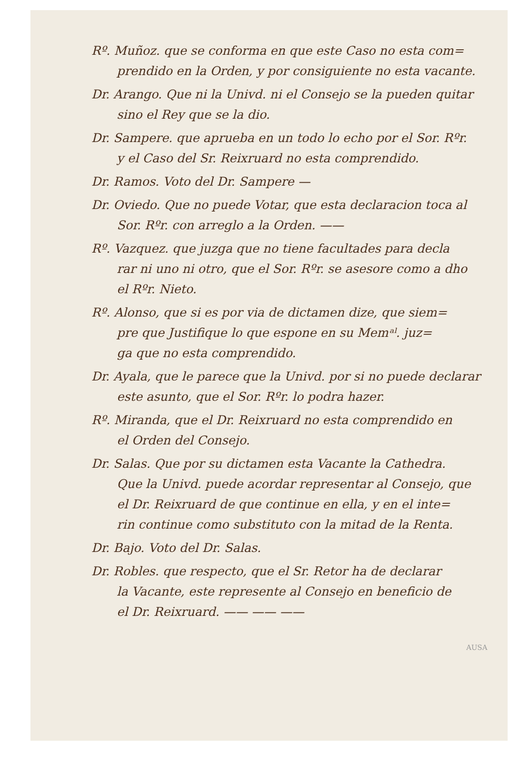Rº. Muñoz. que se conforma en que este Caso no esta com=
prendido en la Orden, y por consiguiente no esta vacante.
Dr. Arango. Que ni la Univd. ni el Consejo se la pueden quitar
sino el Rey que se la dio.
Dr. Sampere. que aprueba en un todo lo echo por el Sor. Rºr.
y el Caso del Sr. Reixruard no esta comprendido.
Dr. Ramos. Voto del Dr. Sampere —
Dr. Oviedo. Que no puede Votar, que esta declaracion toca al
Sor. Rºr. con arreglo a la Orden. ——
Rº. Vazquez. que juzga que no tiene facultades para decla
rar ni uno ni otro, que el Sor. Rºr. se asesore como a dho
el Rºr. Nieto.
Rº. Alonso, que si es por via de dictamen dize, que siem=
pre que Justifique lo que espone en su Memᵃˡ. juz=
ga que no esta comprendido.
Dr. Ayala, que le parece que la Univd. por si no puede declarar
este asunto, que el Sor. Rºr. lo podra hazer.
Rº. Miranda, que el Dr. Reixruard no esta comprendido en
el Orden del Consejo.
Dr. Salas. Que por su dictamen esta Vacante la Cathedra.
Que la Univd. puede acordar representar al Consejo, que
el Dr. Reixruard de que continue en ella, y en el inte=
rin continue como substituto con la mitad de la Renta.
Dr. Bajo. Voto del Dr. Salas.
Dr. Robles. que respecto, que el Sr. Retor ha de declarar
la Vacante, este represente al Consejo en beneficio de
el Dr. Reixruard. —— —— ——
AUSA